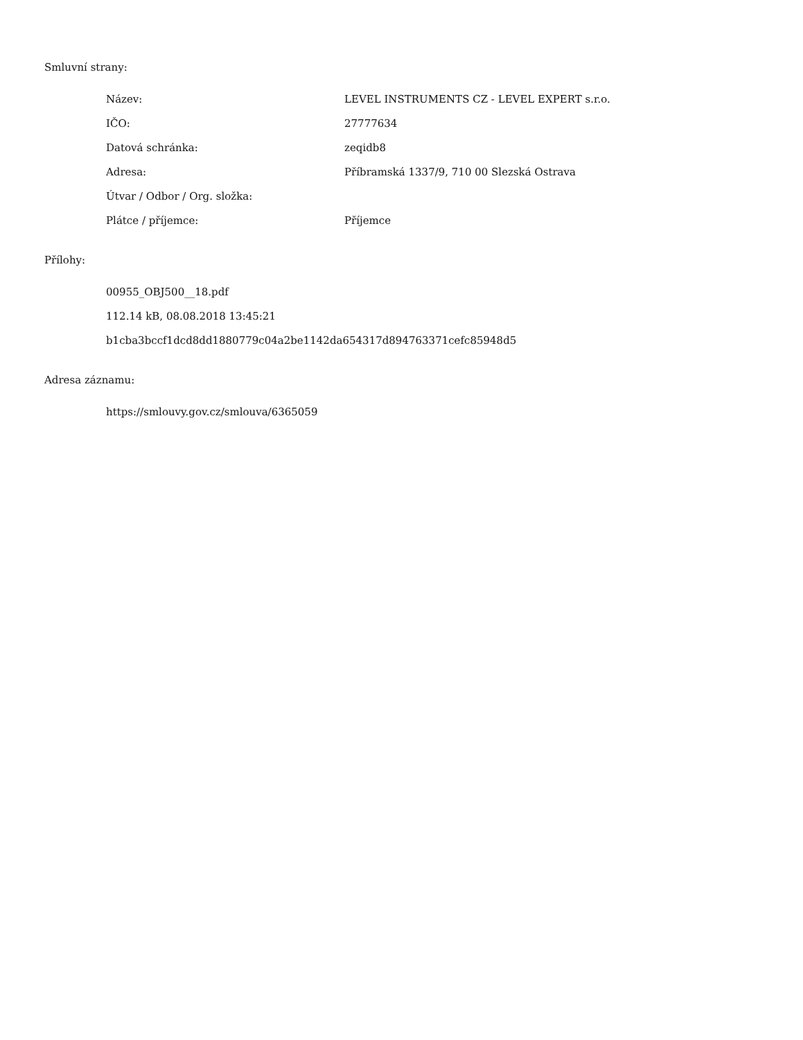Smluvní strany:
| Název: | LEVEL INSTRUMENTS CZ - LEVEL EXPERT s.r.o. |
| IČO: | 27777634 |
| Datová schránka: | zeqidb8 |
| Adresa: | Příbramská 1337/9, 710 00 Slezská Ostrava |
| Útvar / Odbor / Org. složka: | |
| Plátce / příjemce: | Příjemce |
Přílohy:
00955_OBJ500__18.pdf
112.14 kB, 08.08.2018 13:45:21
b1cba3bccf1dcd8dd1880779c04a2be1142da654317d894763371cefc85948d5
Adresa záznamu:
https://smlouvy.gov.cz/smlouva/6365059